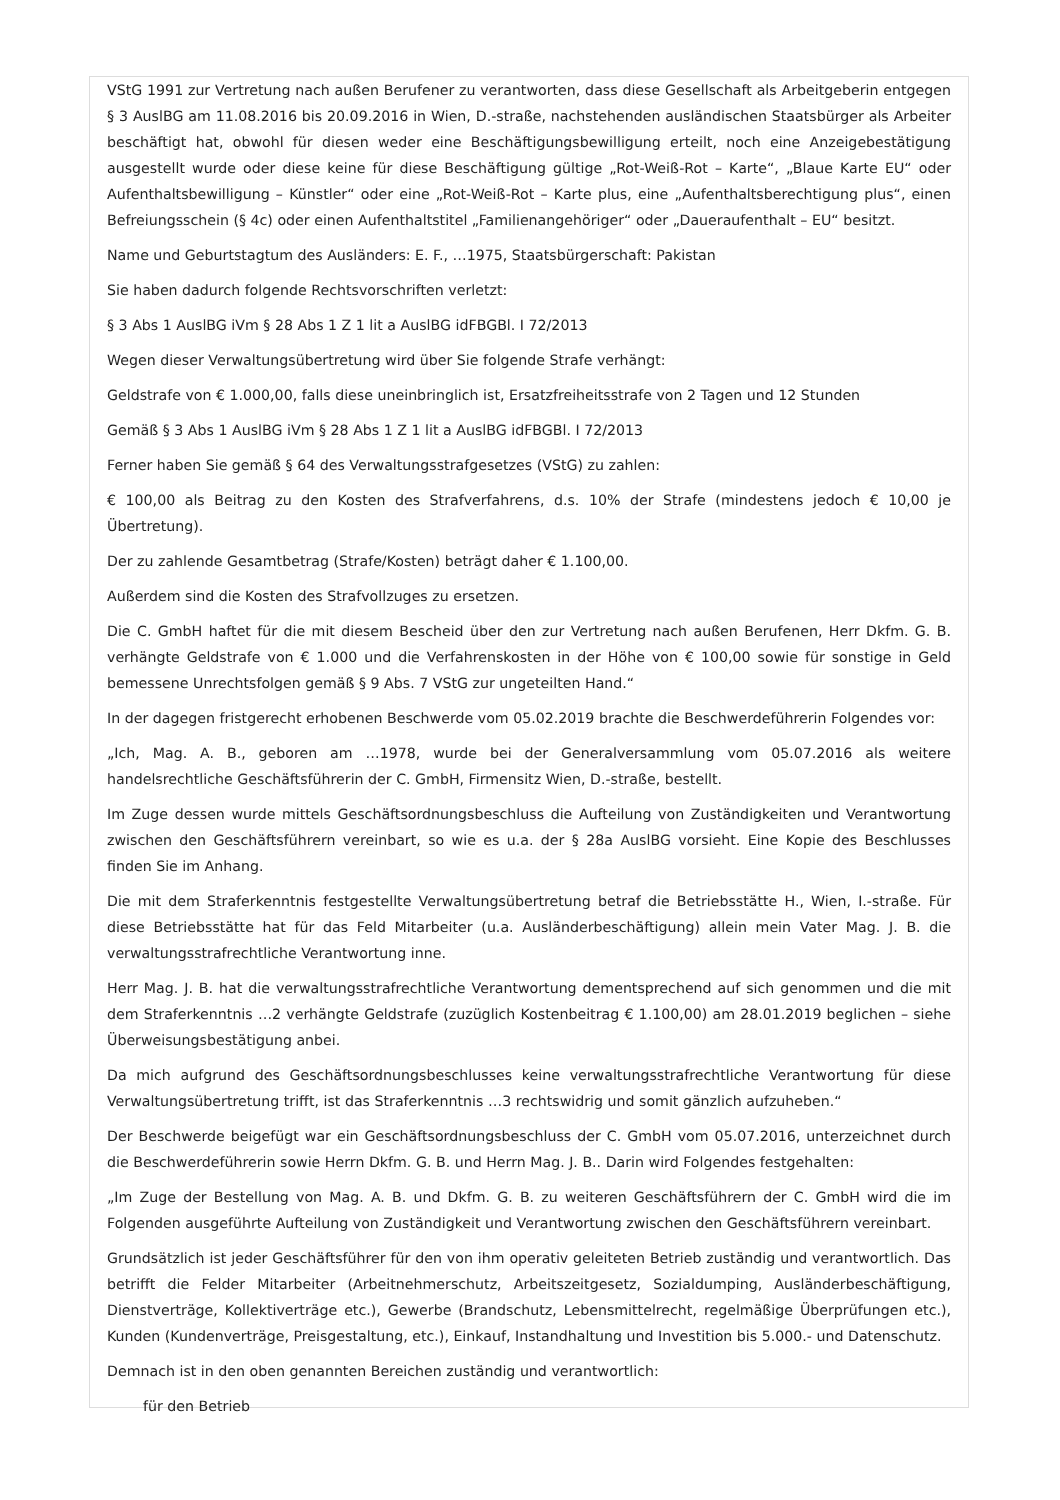VStG 1991 zur Vertretung nach außen Berufener zu verantworten, dass diese Gesellschaft als Arbeitgeberin entgegen § 3 AuslBG am 11.08.2016 bis 20.09.2016 in Wien, D.-straße, nachstehenden ausländischen Staatsbürger als Arbeiter beschäftigt hat, obwohl für diesen weder eine Beschäftigungsbewilligung erteilt, noch eine Anzeigebestätigung ausgestellt wurde oder diese keine für diese Beschäftigung gültige „Rot-Weiß-Rot – Karte“, „Blaue Karte EU“ oder Aufenthaltsbewilligung – Künstler“ oder eine „Rot-Weiß-Rot – Karte plus, eine „Aufenthaltsberechtigung plus“, einen Befreiungsschein (§ 4c) oder einen Aufenthaltstitel „Familienangehöriger“ oder „Daueraufenthalt – EU“ besitzt.
Name und Geburtstagtum des Ausländers: E. F., …1975, Staatsbürgerschaft: Pakistan
Sie haben dadurch folgende Rechtsvorschriften verletzt:
§ 3 Abs 1 AuslBG iVm § 28 Abs 1 Z 1 lit a AuslBG idFBGBl. I 72/2013
Wegen dieser Verwaltungsübertretung wird über Sie folgende Strafe verhängt:
Geldstrafe von € 1.000,00, falls diese uneinbringlich ist, Ersatzfreiheitsstrafe von 2 Tagen und 12 Stunden
Gemäß § 3 Abs 1 AuslBG iVm § 28 Abs 1 Z 1 lit a AuslBG idFBGBl. I 72/2013
Ferner haben Sie gemäß § 64 des Verwaltungsstrafgesetzes (VStG) zu zahlen:
€ 100,00 als Beitrag zu den Kosten des Strafverfahrens, d.s. 10% der Strafe (mindestens jedoch € 10,00 je Übertretung).
Der zu zahlende Gesamtbetrag (Strafe/Kosten) beträgt daher € 1.100,00.
Außerdem sind die Kosten des Strafvollzuges zu ersetzen.
Die C. GmbH haftet für die mit diesem Bescheid über den zur Vertretung nach außen Berufenen, Herr Dkfm. G. B. verhängte Geldstrafe von € 1.000 und die Verfahrenskosten in der Höhe von € 100,00 sowie für sonstige in Geld bemessene Unrechtsfolgen gemäß § 9 Abs. 7 VStG zur ungeteilten Hand.“
In der dagegen fristgerecht erhobenen Beschwerde vom 05.02.2019 brachte die Beschwerdeführerin Folgendes vor:
„Ich, Mag. A. B., geboren am …1978, wurde bei der Generalversammlung vom 05.07.2016 als weitere handelsrechtliche Geschäftsführerin der C. GmbH, Firmensitz Wien, D.-straße, bestellt.
Im Zuge dessen wurde mittels Geschäftsordnungsbeschluss die Aufteilung von Zuständigkeiten und Verantwortung zwischen den Geschäftsführern vereinbart, so wie es u.a. der § 28a AuslBG vorsieht. Eine Kopie des Beschlusses finden Sie im Anhang.
Die mit dem Straferkenntnis festgestellte Verwaltungsübertretung betraf die Betriebsstätte H., Wien, I.-straße. Für diese Betriebsstätte hat für das Feld Mitarbeiter (u.a. Ausländerbeschäftigung) allein mein Vater Mag. J. B. die verwaltungsstrafrechtliche Verantwortung inne.
Herr Mag. J. B. hat die verwaltungsstrafrechtliche Verantwortung dementsprechend auf sich genommen und die mit dem Straferkenntnis …2 verhängte Geldstrafe (zuzüglich Kostenbeitrag € 1.100,00) am 28.01.2019 beglichen – siehe Überweisungsbestätigung anbei.
Da mich aufgrund des Geschäftsordnungsbeschlusses keine verwaltungsstrafrechtliche Verantwortung für diese Verwaltungsübertretung trifft, ist das Straferkenntnis …3 rechtswidrig und somit gänzlich aufzuheben.“
Der Beschwerde beigefügt war ein Geschäftsordnungsbeschluss der C. GmbH vom 05.07.2016, unterzeichnet durch die Beschwerdeführerin sowie Herrn Dkfm. G. B. und Herrn Mag. J. B.. Darin wird Folgendes festgehalten:
„Im Zuge der Bestellung von Mag. A. B. und Dkfm. G. B. zu weiteren Geschäftsführern der C. GmbH wird die im Folgenden ausgeführte Aufteilung von Zuständigkeit und Verantwortung zwischen den Geschäftsführern vereinbart.
Grundsätzlich ist jeder Geschäftsführer für den von ihm operativ geleiteten Betrieb zuständig und verantwortlich. Das betrifft die Felder Mitarbeiter (Arbeitnehmerschutz, Arbeitszeitgesetz, Sozialdumping, Ausländerbeschäftigung, Dienstverträge, Kollektiverträge etc.), Gewerbe (Brandschutz, Lebensmittelrecht, regelmäßige Überprüfungen etc.), Kunden (Kundenverträge, Preisgestaltung, etc.), Einkauf, Instandhaltung und Investition bis 5.000.- und Datenschutz.
Demnach ist in den oben genannten Bereichen zuständig und verantwortlich:
für den Betrieb